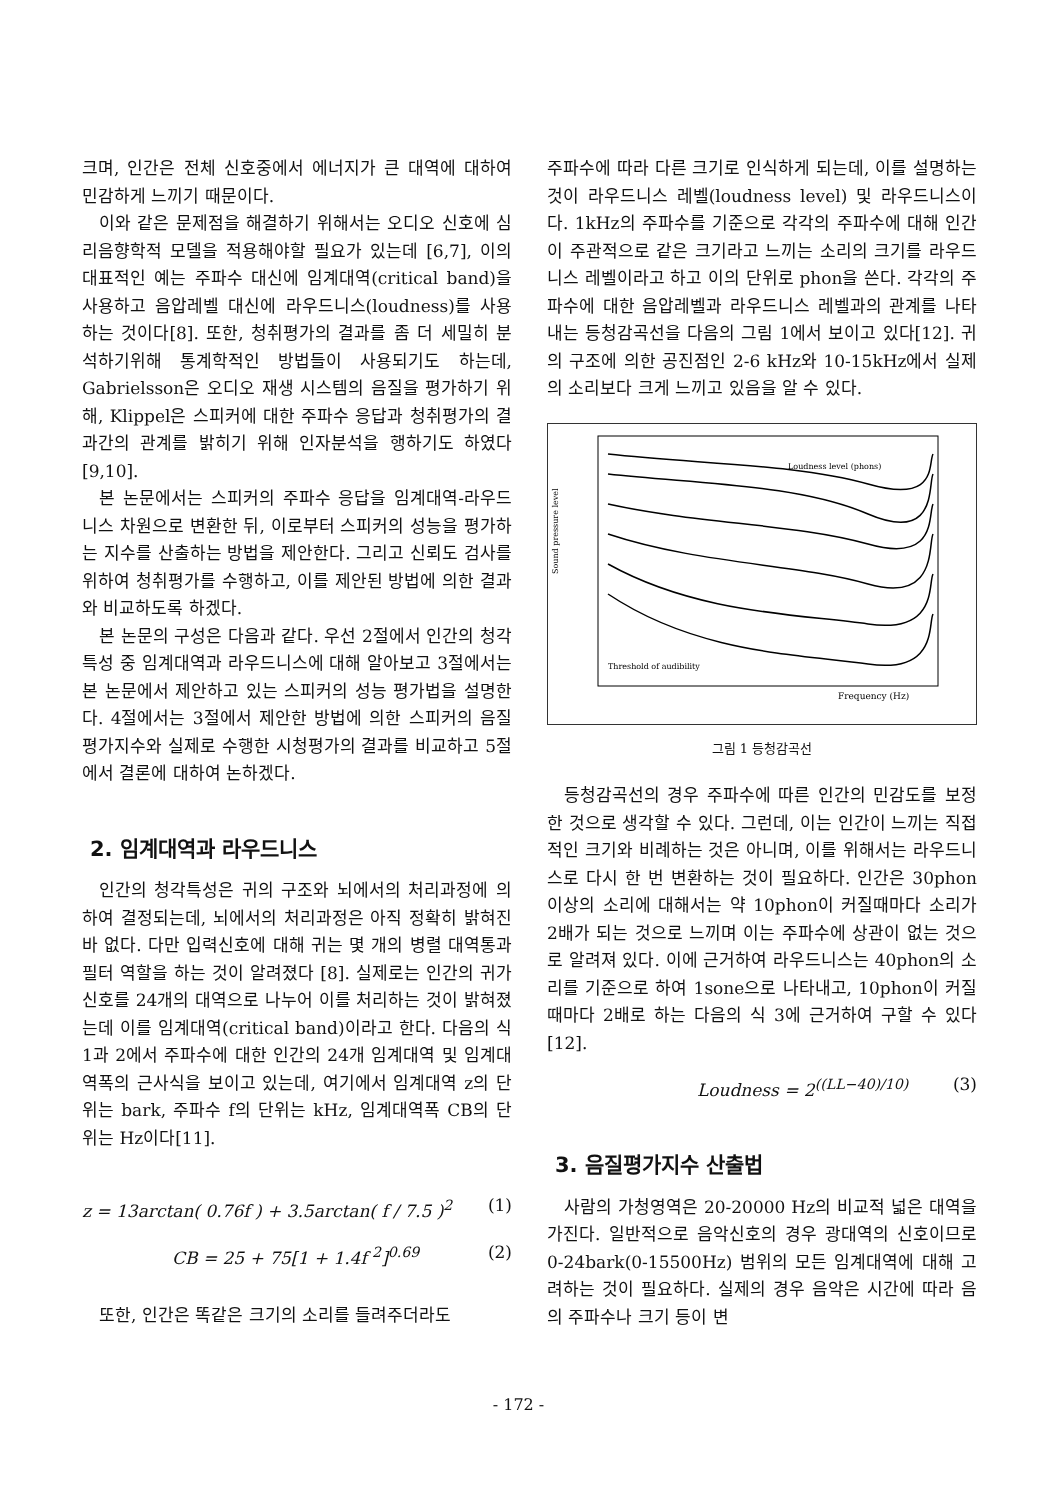크며, 인간은 전체 신호중에서 에너지가 큰 대역에 대하여 민감하게 느끼기 때문이다.
이와 같은 문제점을 해결하기 위해서는 오디오 신호에 심리음향학적 모델을 적용해야할 필요가 있는데 [6,7], 이의 대표적인 예는 주파수 대신에 임계대역(critical band)을 사용하고 음압레벨 대신에 라우드니스(loudness)를 사용하는 것이다[8]. 또한, 청취평가의 결과를 좀 더 세밀히 분석하기위해 통계학적인 방법들이 사용되기도 하는데, Gabrielsson은 오디오 재생 시스템의 음질을 평가하기 위해, Klippel은 스피커에 대한 주파수 응답과 청취평가의 결과간의 관계를 밝히기 위해 인자분석을 행하기도 하였다[9,10].
본 논문에서는 스피커의 주파수 응답을 임계대역-라우드니스 차원으로 변환한 뒤, 이로부터 스피커의 성능을 평가하는 지수를 산출하는 방법을 제안한다. 그리고 신뢰도 검사를 위하여 청취평가를 수행하고, 이를 제안된 방법에 의한 결과와 비교하도록 하겠다.
본 논문의 구성은 다음과 같다. 우선 2절에서 인간의 청각특성 중 임계대역과 라우드니스에 대해 알아보고 3절에서는 본 논문에서 제안하고 있는 스피커의 성능 평가법을 설명한다. 4절에서는 3절에서 제안한 방법에 의한 스피커의 음질평가지수와 실제로 수행한 시청평가의 결과를 비교하고 5절에서 결론에 대하여 논하겠다.
2. 임계대역과 라우드니스
인간의 청각특성은 귀의 구조와 뇌에서의 처리과정에 의하여 결정되는데, 뇌에서의 처리과정은 아직 정확히 밝혀진 바 없다. 다만 입력신호에 대해 귀는 몇 개의 병렬 대역통과필터 역할을 하는 것이 알려졌다 [8]. 실제로는 인간의 귀가 신호를 24개의 대역으로 나누어 이를 처리하는 것이 밝혀졌는데 이를 임계대역(critical band)이라고 한다. 다음의 식 1과 2에서 주파수에 대한 인간의 24개 임계대역 및 임계대역폭의 근사식을 보이고 있는데, 여기에서 임계대역 z의 단위는 bark, 주파수 f의 단위는 kHz, 임계대역폭 CB의 단위는 Hz이다[11].
z = 13arctan( 0.76f ) + 3.5arctan( f / 7.5 )<sup>2</sup> (1)
CB = 25 + 75[1 + 1.4f <sup>2</sup>]<sup>0.69</sup> (2)
또한, 인간은 똑같은 크기의 소리를 들려주더라도
주파수에 따라 다른 크기로 인식하게 되는데, 이를 설명하는 것이 라우드니스 레벨(loudness level) 및 라우드니스이다. 1kHz의 주파수를 기준으로 각각의 주파수에 대해 인간이 주관적으로 같은 크기라고 느끼는 소리의 크기를 라우드니스 레벨이라고 하고 이의 단위로 phon을 쓴다. 각각의 주파수에 대한 음압레벨과 라우드니스 레벨과의 관계를 나타내는 등청감곡선을 다음의 그림 1에서 보이고 있다[12]. 귀의 구조에 의한 공진점인 2-6 kHz와 10-15kHz에서 실제의 소리보다 크게 느끼고 있음을 알 수 있다.
Frequency (Hz)
Loudness level (phons)
Threshold of audibility
Sound pressure level
그림 1 등청감곡선
등청감곡선의 경우 주파수에 따른 인간의 민감도를 보정한 것으로 생각할 수 있다. 그런데, 이는 인간이 느끼는 직접적인 크기와 비례하는 것은 아니며, 이를 위해서는 라우드니스로 다시 한 번 변환하는 것이 필요하다. 인간은 30phon 이상의 소리에 대해서는 약 10phon이 커질때마다 소리가 2배가 되는 것으로 느끼며 이는 주파수에 상관이 없는 것으로 알려져 있다. 이에 근거하여 라우드니스는 40phon의 소리를 기준으로 하여 1sone으로 나타내고, 10phon이 커질때마다 2배로 하는 다음의 식 3에 근거하여 구할 수 있다[12].
Loudness = 2<sup>((LL−40)/10)</sup> (3)
3. 음질평가지수 산출법
사람의 가청영역은 20-20000 Hz의 비교적 넓은 대역을 가진다. 일반적으로 음악신호의 경우 광대역의 신호이므로 0-24bark(0-15500Hz) 범위의 모든 임계대역에 대해 고려하는 것이 필요하다. 실제의 경우 음악은 시간에 따라 음의 주파수나 크기 등이 변
- 172 -